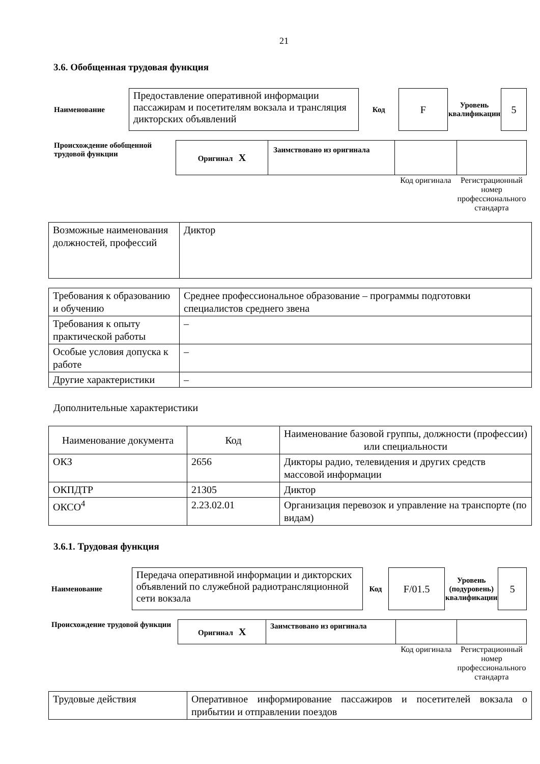21
3.6. Обобщенная трудовая функция
| Наименование | Предоставление оперативной информации пассажирам и посетителям вокзала и трансляция дикторских объявлений | Код | F | Уровень квалификации | 5 |
| Происхождение обобщенной трудовой функции | Оригинал X | Заимствовано из оригинала | | |
| | | | Код оригинала | Регистрационный номер профессионального стандарта |
| Возможные наименования должностей, профессий | Диктор |
| Требования к образованию и обучению | Среднее профессиональное образование – программы подготовки специалистов среднего звена |
| Требования к опыту практической работы | – |
| Особые условия допуска к работе | – |
| Другие характеристики | – |
Дополнительные характеристики
| Наименование документа | Код | Наименование базовой группы, должности (профессии) или специальности |
| ОКЗ | 2656 | Дикторы радио, телевидения и других средств массовой информации |
| ОКПДТР | 21305 | Диктор |
| ОКСО<sup>4</sup> | 2.23.02.01 | Организация перевозок и управление на транспорте (по видам) |
3.6.1. Трудовая функция
| Наименование | Передача оперативной информации и дикторских объявлений по служебной радиотрансляционной сети вокзала | Код | F/01.5 | Уровень (подуровень) квалификации | 5 |
| Происхождение трудовой функции | Оригинал X | Заимствовано из оригинала | | |
| | | | Код оригинала | Регистрационный номер профессионального стандарта |
| Трудовые действия | Оперативное информирование пассажиров и посетителей вокзала о прибытии и отправлении поездов |